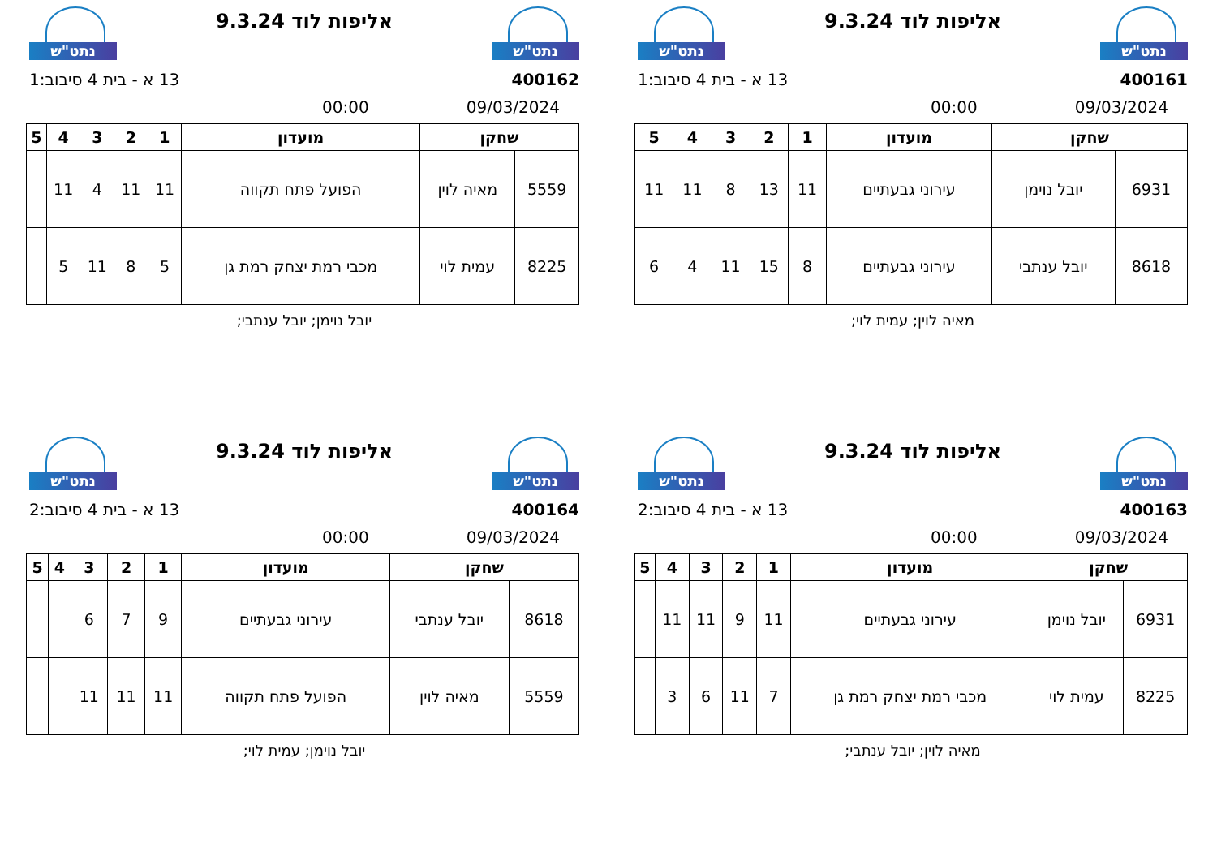נתט"ש
אליפות לוד 9.3.24
נתט"ש
400161 13 א - בית 4 סיבוב:1
09/03/2024 00:00
| שחקן | | מועדון | 1 | 2 | 3 | 4 | 5 |
| --- | --- | --- | --- | --- | --- | --- | --- |
| 6931 | יובל נוימן | עירוני גבעתיים | 11 | 13 | 8 | 11 | 11 |
| 8618 | יובל ענתבי | עירוני גבעתיים | 8 | 15 | 11 | 4 | 6 |
מאיה לוין; עמית לוי;
נתט"ש
אליפות לוד 9.3.24
נתט"ש
400162 13 א - בית 4 סיבוב:1
09/03/2024 00:00
| שחקן | | מועדון | 1 | 2 | 3 | 4 | 5 |
| --- | --- | --- | --- | --- | --- | --- | --- |
| 5559 | מאיה לוין | הפועל פתח תקווה | 11 | 11 | 4 | 11 | |
| 8225 | עמית לוי | מכבי רמת יצחק רמת גן | 5 | 8 | 11 | 5 | |
יובל נוימן; יובל ענתבי;
נתט"ש
אליפות לוד 9.3.24
נתט"ש
400163 13 א - בית 4 סיבוב:2
09/03/2024 00:00
| שחקן | | מועדון | 1 | 2 | 3 | 4 | 5 |
| --- | --- | --- | --- | --- | --- | --- | --- |
| 6931 | יובל נוימן | עירוני גבעתיים | 11 | 9 | 11 | 11 | |
| 8225 | עמית לוי | מכבי רמת יצחק רמת גן | 7 | 11 | 6 | 3 | |
מאיה לוין; יובל ענתבי;
נתט"ש
אליפות לוד 9.3.24
נתט"ש
400164 13 א - בית 4 סיבוב:2
09/03/2024 00:00
| שחקן | | מועדון | 1 | 2 | 3 | 4 | 5 |
| --- | --- | --- | --- | --- | --- | --- | --- |
| 8618 | יובל ענתבי | עירוני גבעתיים | 9 | 7 | 6 | | |
| 5559 | מאיה לוין | הפועל פתח תקווה | 11 | 11 | 11 | | |
יובל נוימן; עמית לוי;